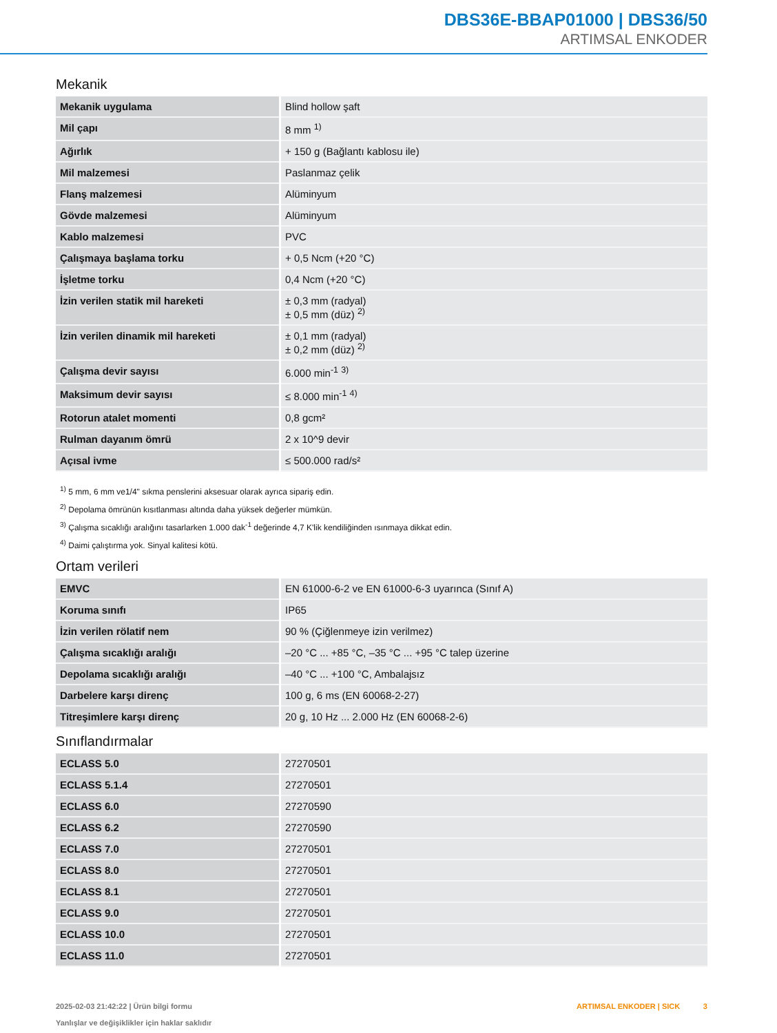DBS36E-BBAP01000 | DBS36/50
ARTIMSAL ENKODER
Mekanik
| Mekanik uygulama | Blind hollow şaft |
| Mil çapı | 8 mm <sup>1)</sup> |
| Ağırlık | + 150 g (Bağlantı kablosu ile) |
| Mil malzemesi | Paslanmaz çelik |
| Flanş malzemesi | Alüminyum |
| Gövde malzemesi | Alüminyum |
| Kablo malzemesi | PVC |
| Çalışmaya başlama torku | + 0,5 Ncm (+20 °C) |
| İşletme torku | 0,4 Ncm (+20 °C) |
| İzin verilen statik mil hareketi | ± 0,3 mm (radyal) ± 0,5 mm (düz) <sup>2)</sup> |
| İzin verilen dinamik mil hareketi | ± 0,1 mm (radyal) ± 0,2 mm (düz) <sup>2)</sup> |
| Çalışma devir sayısı | 6.000 min<sup>-1</sup> <sup>3)</sup> |
| Maksimum devir sayısı | ≤ 8.000 min<sup>-1</sup> <sup>4)</sup> |
| Rotorun atalet momenti | 0,8 gcm² |
| Rulman dayanım ömrü | 2 x 10^9 devir |
| Açısal ivme | ≤ 500.000 rad/s² |
<sup>1)</sup> 5 mm, 6 mm ve1/4" sıkma penslerini aksesuar olarak ayrıca sipariş edin.
<sup>2)</sup> Depolama ömrünün kısıtlanması altında daha yüksek değerler mümkün.
<sup>3)</sup> Çalışma sıcaklığı aralığını tasarlarken 1.000 dak<sup>-1</sup> değerinde 4,7 K'lik kendiliğinden ısınmaya dikkat edin.
<sup>4)</sup> Daimi çalıştırma yok. Sinyal kalitesi kötü.
Ortam verileri
| EMVC | EN 61000-6-2 ve EN 61000-6-3 uyarınca (Sınıf A) |
| Koruma sınıfı | IP65 |
| İzin verilen rölatif nem | 90 % (Çiğlenmeye izin verilmez) |
| Çalışma sıcaklığı aralığı | –20 °C ... +85 °C, –35 °C ... +95 °C talep üzerine |
| Depolama sıcaklığı aralığı | –40 °C ... +100 °C, Ambalajsız |
| Darbelere karşı direnç | 100 g, 6 ms (EN 60068-2-27) |
| Titreşimlere karşı direnç | 20 g, 10 Hz ... 2.000 Hz (EN 60068-2-6) |
Sınıflandırmalar
| ECLASS 5.0 | 27270501 |
| ECLASS 5.1.4 | 27270501 |
| ECLASS 6.0 | 27270590 |
| ECLASS 6.2 | 27270590 |
| ECLASS 7.0 | 27270501 |
| ECLASS 8.0 | 27270501 |
| ECLASS 8.1 | 27270501 |
| ECLASS 9.0 | 27270501 |
| ECLASS 10.0 | 27270501 |
| ECLASS 11.0 | 27270501 |
2025-02-03 21:42:22 | Ürün bilgi formu
Yanlışlar ve değişiklikler için haklar saklıdır
ARTIMSAL ENKODER | SICK 3